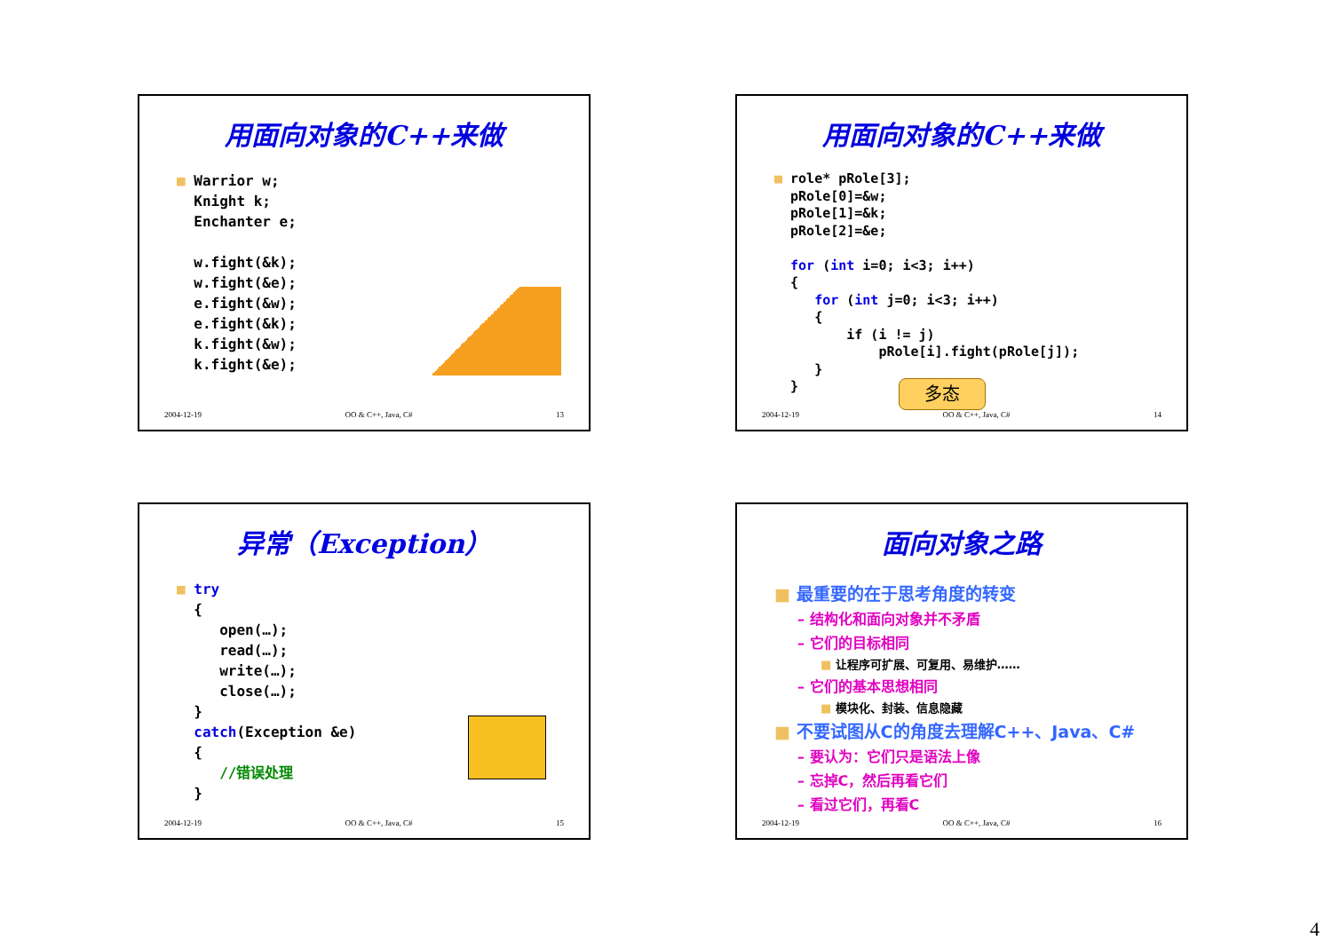用面向对象的C++来做
■ Warrior w; Knight k; Enchanter e; w.fight(&k); w.fight(&e); e.fight(&w); e.fight(&k); k.fight(&w); k.fight(&e);
2004-12-19 OO & C++, Java, C# 13
用面向对象的C++来做
■ role* pRole[3]; pRole[0]=&w; pRole[1]=&k; pRole[2]=&e; for (int i=0; i<3; i++) { for (int j=0; i<3; i++) { if (i != j) pRole[i].fight(pRole[j]); } }
多态
2004-12-19 OO & C++, Java, C# 14
异常（Exception）
■ try { open(…); read(…); write(…); close(…); } catch(Exception &e) { //错误处理 }
2004-12-19 OO & C++, Java, C# 15
面向对象之路
■ 最重要的在于思考角度的转变
– 结构化和面向对象并不矛盾
– 它们的目标相同
■ 让程序可扩展、可复用、易维护……
– 它们的基本思想相同
■ 模块化、封装、信息隐藏
■ 不要试图从C的角度去理解C++、Java、C#
– 要认为：它们只是语法上像
– 忘掉C，然后再看它们
– 看过它们，再看C
2004-12-19 OO & C++, Java, C# 16
4